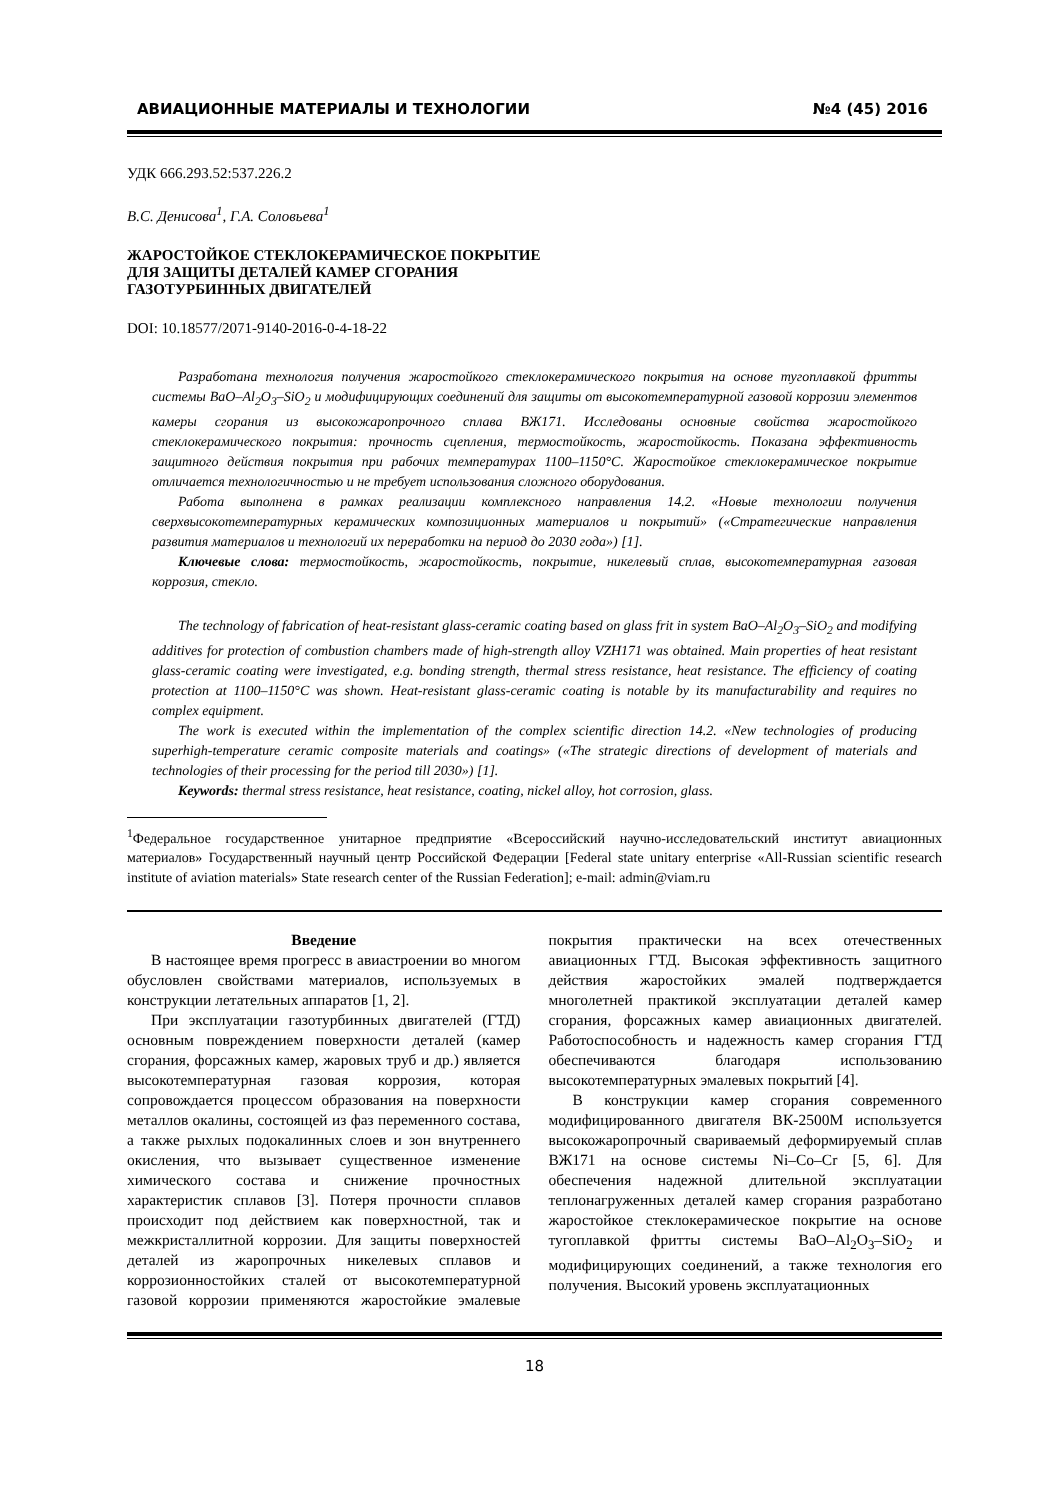АВИАЦИОННЫЕ МАТЕРИАЛЫ И ТЕХНОЛОГИИ №4 (45) 2016
УДК 666.293.52:537.226.2
В.С. Денисова<sup>1</sup>, Г.А. Соловьева<sup>1</sup>
ЖАРОСТОЙКОЕ СТЕКЛОКЕРАМИЧЕСКОЕ ПОКРЫТИЕ
ДЛЯ ЗАЩИТЫ ДЕТАЛЕЙ КАМЕР СГОРАНИЯ
ГАЗОТУРБИННЫХ ДВИГАТЕЛЕЙ
DOI: 10.18577/2071-9140-2016-0-4-18-22
Разработана технология получения жаростойкого стеклокерамического покрытия на основе тугоплавкой фритты системы BaO–Al<sub>2</sub>O<sub>3</sub>–SiO<sub>2</sub> и модифицирующих соединений для защиты от высокотемпературной газовой коррозии элементов камеры сгорания из высокожаропрочного сплава ВЖ171. Исследованы основные свойства жаростойкого стеклокерамического покрытия: прочность сцепления, термостойкость, жаростойкость. Показана эффективность защитного действия покрытия при рабочих температурах 1100–1150°С. Жаростойкое стеклокерамическое покрытие отличается технологичностью и не требует использования сложного оборудования.
Работа выполнена в рамках реализации комплексного направления 14.2. «Новые технологии получения сверхвысокотемпературных керамических композиционных материалов и покрытий» («Стратегические направления развития материалов и технологий их переработки на период до 2030 года») [1].
Ключевые слова: термостойкость, жаростойкость, покрытие, никелевый сплав, высокотемпературная газовая коррозия, стекло.
The technology of fabrication of heat-resistant glass-ceramic coating based on glass frit in system BaO–Al<sub>2</sub>O<sub>3</sub>–SiO<sub>2</sub> and modifying additives for protection of combustion chambers made of high-strength alloy VZH171 was obtained. Main properties of heat resistant glass-ceramic coating were investigated, e.g. bonding strength, thermal stress resistance, heat resistance. The efficiency of coating protection at 1100–1150°C was shown. Heat-resistant glass-ceramic coating is notable by its manufacturability and requires no complex equipment.
The work is executed within the implementation of the complex scientific direction 14.2. «New technologies of producing superhigh-temperature ceramic composite materials and coatings» («The strategic directions of development of materials and technologies of their processing for the period till 2030») [1].
Keywords: thermal stress resistance, heat resistance, coating, nickel alloy, hot corrosion, glass.
<sup>1</sup> Федеральное государственное унитарное предприятие «Всероссийский научно-исследовательский институт авиационных материалов» Государственный научный центр Российской Федерации [Federal state unitary enterprise «All-Russian scientific research institute of aviation materials» State research center of the Russian Federation]; e-mail: admin@viam.ru
Введение
В настоящее время прогресс в авиастроении во многом обусловлен свойствами материалов, используемых в конструкции летательных аппаратов [1, 2].
При эксплуатации газотурбинных двигателей (ГТД) основным повреждением поверхности деталей (камер сгорания, форсажных камер, жаровых труб и др.) является высокотемпературная газовая коррозия, которая сопровождается процессом образования на поверхности металлов окалины, состоящей из фаз переменного состава, а также рыхлых подокалинных слоев и зон внутреннего окисления, что вызывает существенное изменение химического состава и снижение прочностных характеристик сплавов [3]. Потеря прочности сплавов происходит под действием как поверхностной, так и межкристаллитной коррозии. Для защиты поверхностей деталей из жаропрочных никелевых сплавов и коррозионностойких сталей от высокотемпературной газовой коррозии применяются жаростойкие эмалевые покрытия практически на всех отечественных авиационных ГТД. Высокая эффективность защитного действия жаростойких эмалей подтверждается многолетней практикой эксплуатации деталей камер сгорания, форсажных камер авиационных двигателей. Работоспособность и надежность камер сгорания ГТД обеспечиваются благодаря использованию высокотемпературных эмалевых покрытий [4].
В конструкции камер сгорания современного модифицированного двигателя ВК-2500М используется высокожаропрочный свариваемый деформируемый сплав ВЖ171 на основе системы Ni–Co–Cr [5, 6]. Для обеспечения надежной длительной эксплуатации теплонагруженных деталей камер сгорания разработано жаростойкое стеклокерамическое покрытие на основе тугоплавкой фритты системы BaO–Al<sub>2</sub>O<sub>3</sub>–SiO<sub>2</sub> и модифицирующих соединений, а также технология его получения. Высокий уровень эксплуатационных
18